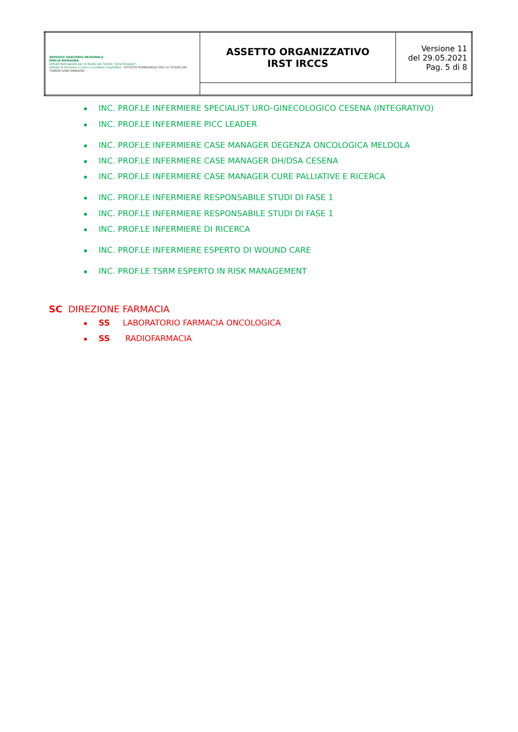| SERVIZIO SANITARIO REGIONALE EMILIA-ROMAGNA Istituto Romagnolo per lo Studio dei Tumori "Dino Amadori" Istituto di Ricovero e Cura a Carattere Scientifico ISTITUTO ROMAGNOLO PER LO STUDIO DEI TUMORI DINO AMADORI | ASSETTO ORGANIZZATIVO IRST IRCCS | Versione 11 del 29.05.2021 Pag. 5 di 8 |
INC. PROF.LE INFERMIERE SPECIALIST URO-GINECOLOGICO CESENA (INTEGRATIVO)
INC. PROF.LE INFERMIERE PICC LEADER
INC. PROF.LE INFERMIERE CASE MANAGER DEGENZA ONCOLOGICA MELDOLA
INC. PROF.LE INFERMIERE CASE MANAGER DH/DSA CESENA
INC. PROF.LE INFERMIERE CASE MANAGER CURE PALLIATIVE E RICERCA
INC. PROF.LE INFERMIERE RESPONSABILE STUDI DI FASE 1
INC. PROF.LE INFERMIERE RESPONSABILE STUDI DI FASE 1
INC. PROF.LE INFERMIERE DI RICERCA
INC. PROF.LE INFERMIERE ESPERTO DI WOUND CARE
INC. PROF.LE TSRM ESPERTO IN RISK MANAGEMENT
SC DIREZIONE FARMACIA
SS LABORATORIO FARMACIA ONCOLOGICA
SS RADIOFARMACIA